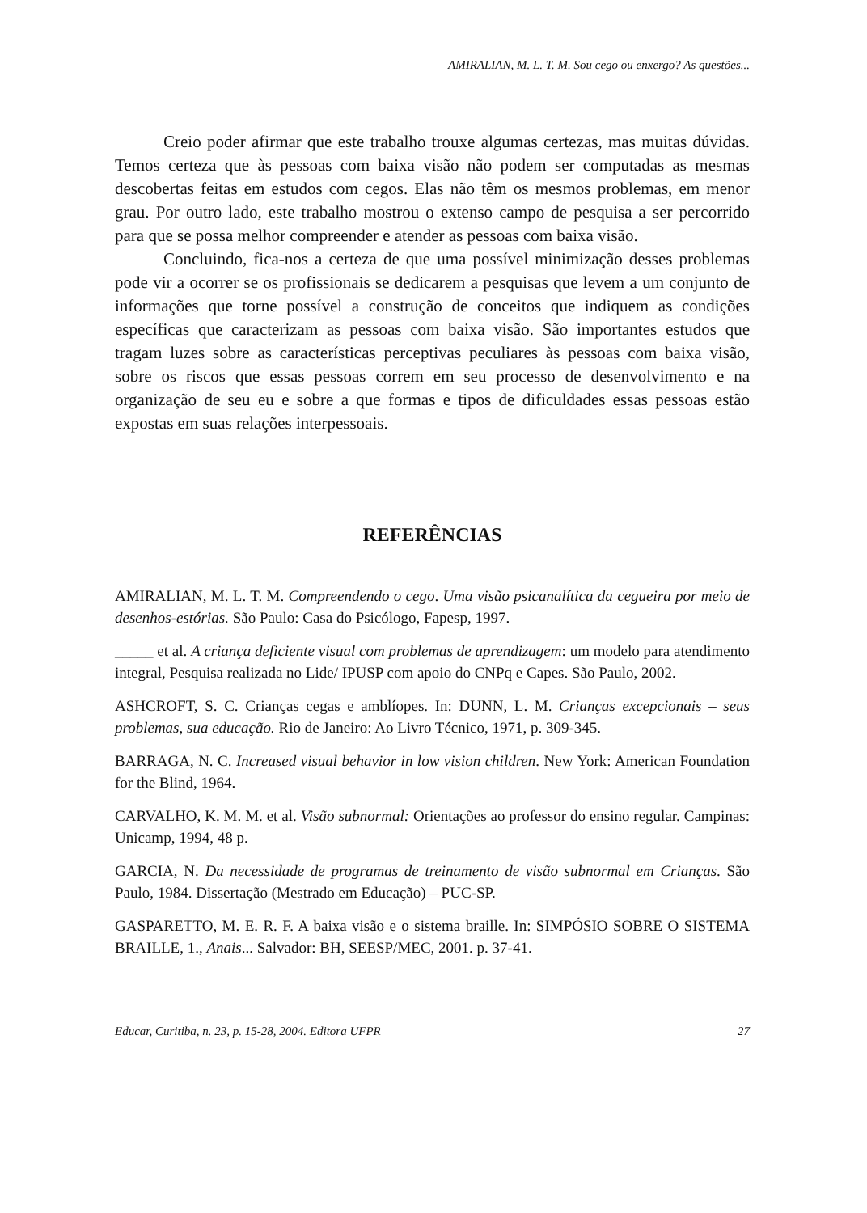AMIRALIAN, M. L. T. M. Sou cego ou enxergo? As questões...
Creio poder afirmar que este trabalho trouxe algumas certezas, mas muitas dúvidas. Temos certeza que às pessoas com baixa visão não podem ser computadas as mesmas descobertas feitas em estudos com cegos. Elas não têm os mesmos problemas, em menor grau. Por outro lado, este trabalho mostrou o extenso campo de pesquisa a ser percorrido para que se possa melhor compreender e atender as pessoas com baixa visão.
Concluindo, fica-nos a certeza de que uma possível minimização desses problemas pode vir a ocorrer se os profissionais se dedicarem a pesquisas que levem a um conjunto de informações que torne possível a construção de conceitos que indiquem as condições específicas que caracterizam as pessoas com baixa visão. São importantes estudos que tragam luzes sobre as características perceptivas peculiares às pessoas com baixa visão, sobre os riscos que essas pessoas correm em seu processo de desenvolvimento e na organização de seu eu e sobre a que formas e tipos de dificuldades essas pessoas estão expostas em suas relações interpessoais.
REFERÊNCIAS
AMIRALIAN, M. L. T. M. Compreendendo o cego. Uma visão psicanalítica da cegueira por meio de desenhos-estórias. São Paulo: Casa do Psicólogo, Fapesp, 1997.
_____ et al. A criança deficiente visual com problemas de aprendizagem: um modelo para atendimento integral, Pesquisa realizada no Lide/ IPUSP com apoio do CNPq e Capes. São Paulo, 2002.
ASHCROFT, S. C. Crianças cegas e amblíopes. In: DUNN, L. M. Crianças excepcionais – seus problemas, sua educação. Rio de Janeiro: Ao Livro Técnico, 1971, p. 309-345.
BARRAGA, N. C. Increased visual behavior in low vision children. New York: American Foundation for the Blind, 1964.
CARVALHO, K. M. M. et al. Visão subnormal: Orientações ao professor do ensino regular. Campinas: Unicamp, 1994, 48 p.
GARCIA, N. Da necessidade de programas de treinamento de visão subnormal em Crianças. São Paulo, 1984. Dissertação (Mestrado em Educação) – PUC-SP.
GASPARETTO, M. E. R. F. A baixa visão e o sistema braille. In: SIMPÓSIO SOBRE O SISTEMA BRAILLE, 1., Anais... Salvador: BH, SEESP/MEC, 2001. p. 37-41.
Educar, Curitiba, n. 23, p. 15-28, 2004. Editora UFPR 27